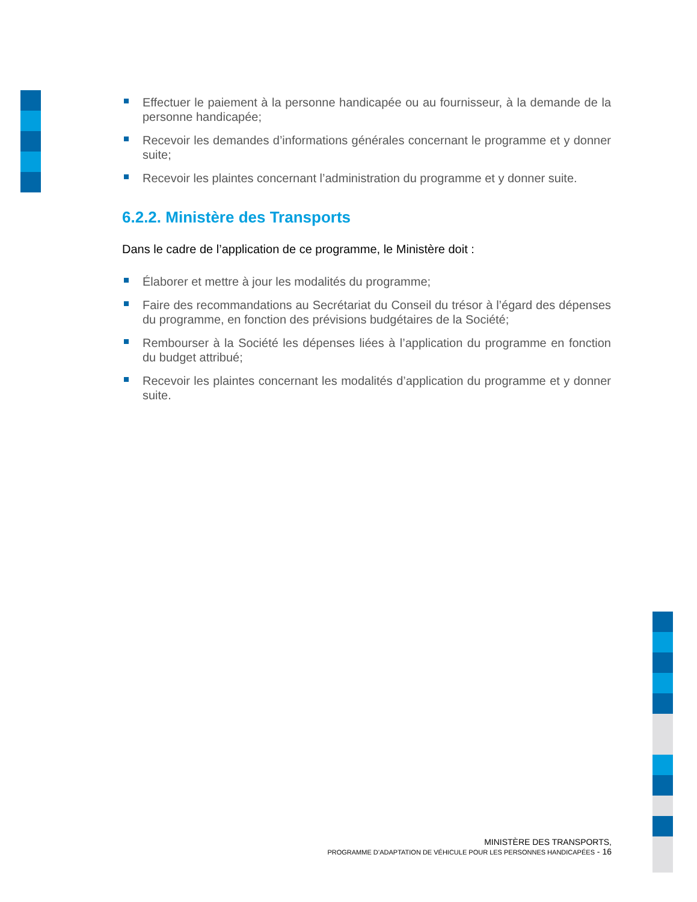Effectuer le paiement à la personne handicapée ou au fournisseur, à la demande de la personne handicapée;
Recevoir les demandes d’informations générales concernant le programme et y donner suite;
Recevoir les plaintes concernant l’administration du programme et y donner suite.
6.2.2. Ministère des Transports
Dans le cadre de l’application de ce programme, le Ministère doit :
Élaborer et mettre à jour les modalités du programme;
Faire des recommandations au Secrétariat du Conseil du trésor à l’égard des dépenses du programme, en fonction des prévisions budgétaires de la Société;
Rembourser à la Société les dépenses liées à l’application du programme en fonction du budget attribué;
Recevoir les plaintes concernant les modalités d’application du programme et y donner suite.
MINISTÈRE DES TRANSPORTS,
PROGRAMME D’ADAPTATION DE VÉHICULE POUR LES PERSONNES HANDICAPÉES - 16